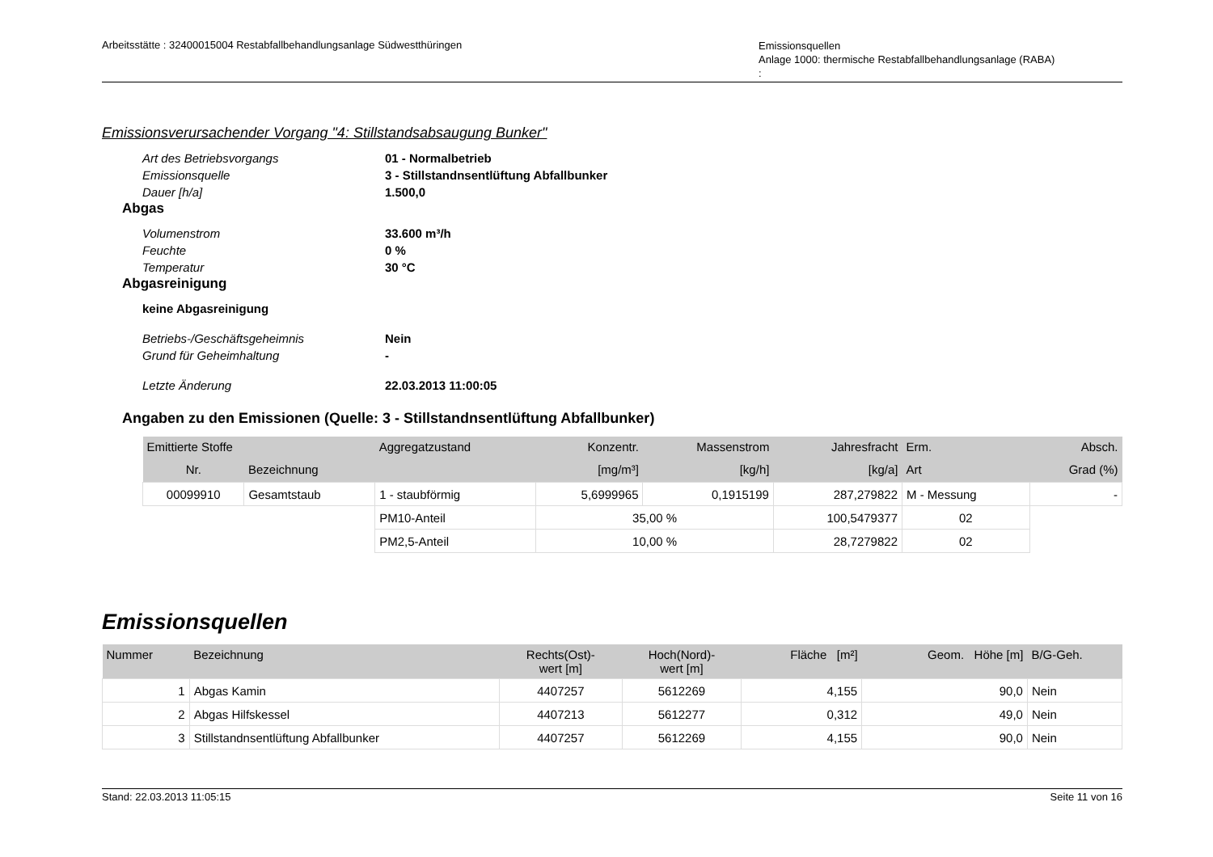Arbeitsstätte : 32400015004 Restabfallbehandlungsanlage Südwestthüringen
Emissionsquellen
Anlage 1000: thermische Restabfallbehandlungsanlage (RABA)
:
Emissionsverursachender Vorgang "4: Stillstandsabsaugung Bunker"
Art des Betriebsvorgangs 01 - Normalbetrieb Emissionsquelle 3 - Stillstandnsentlüftung Abfallbunker Dauer [h/a] 1.500,0
Abgas
Volumenstrom 33.600 m³/h Feuchte 0 % Temperatur 30 °C
Abgasreinigung
keine Abgasreinigung
Betriebs-/Geschäftsgeheimnis Nein Grund für Geheimhaltung -
Letzte Änderung 22.03.2013 11:00:05
Angaben zu den Emissionen (Quelle: 3 - Stillstandnsentlüftung Abfallbunker)
| Emittierte Stoffe | | Aggregatzustand | Konzentr. | Massenstrom | Jahresfracht | Erm. | Absch. |
| --- | --- | --- | --- | --- | --- | --- | --- |
| Nr. | Bezeichnung | | [mg/m³] | [kg/h] | [kg/a] | Art | Grad (%) |
| 00099910 | Gesamtstaub | 1 - staubförmig | 5,6999965 | 0,1915199 | 287,279822 | M - Messung | - |
| | | PM10-Anteil | 35,00 % | | 100,5479377 | 02 | |
| | | PM2,5-Anteil | 10,00 % | | 28,7279822 | 02 | |
Emissionsquellen
| Nummer | Bezeichnung | Rechts(Ost)- wert [m] | Hoch(Nord)- wert [m] | Fläche [m²] | Geom. Höhe [m] | B/G-Geh. |
| --- | --- | --- | --- | --- | --- | --- |
| 1 | Abgas Kamin | 4407257 | 5612269 | 4,155 | 90,0 | Nein |
| 2 | Abgas Hilfskessel | 4407213 | 5612277 | 0,312 | 49,0 | Nein |
| 3 | Stillstandnsentlüftung Abfallbunker | 4407257 | 5612269 | 4,155 | 90,0 | Nein |
Stand: 22.03.2013 11:05:15 Seite 11 von 16